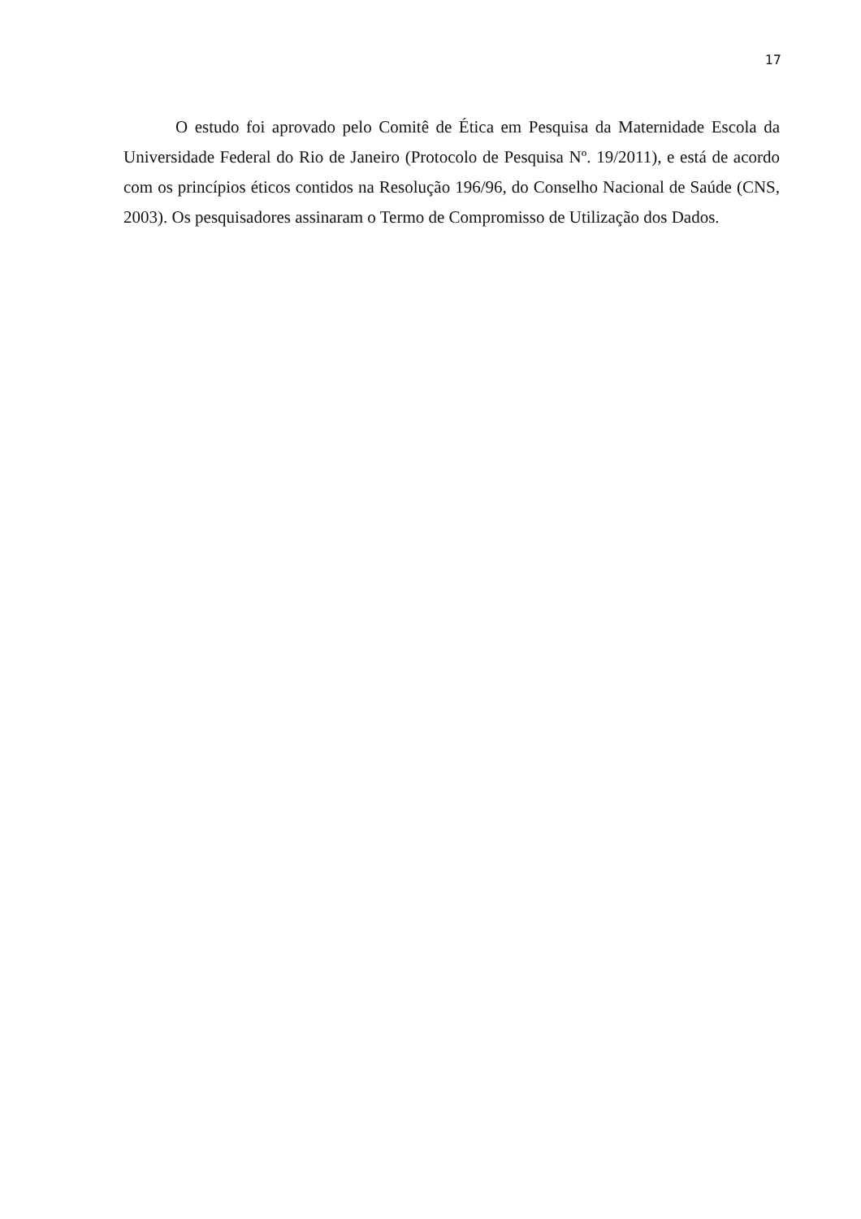17
O estudo foi aprovado pelo Comitê de Ética em Pesquisa da Maternidade Escola da Universidade Federal do Rio de Janeiro (Protocolo de Pesquisa Nº. 19/2011), e está de acordo com os princípios éticos contidos na Resolução 196/96, do Conselho Nacional de Saúde (CNS, 2003). Os pesquisadores assinaram o Termo de Compromisso de Utilização dos Dados.